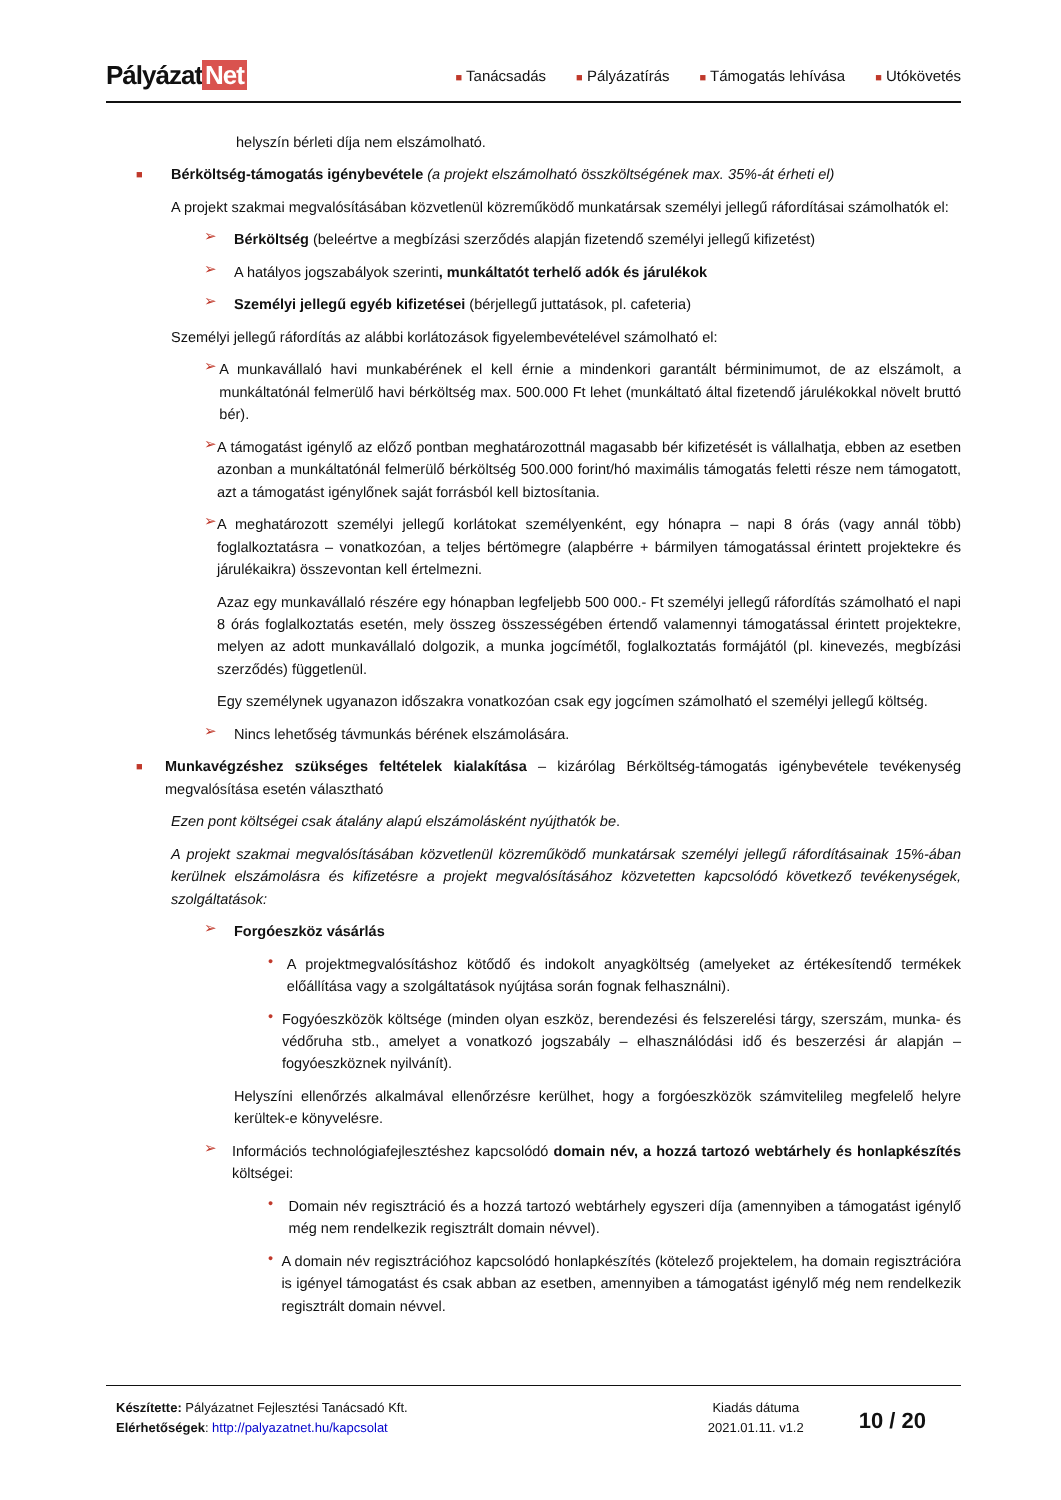Pályázat Net
■ Tanácsadás
■ Pályázatírás
■ Támogatás lehívása
■ Utókövetés
helyszín bérleti díja nem elszámolható.
■
Bérköltség-támogatás igénybevétele (a projekt elszámolható összköltségének max. 35%-át érheti el)
A projekt szakmai megvalósításában közvetlenül közreműködő munkatársak személyi jellegű ráfordításai számolhatók el:
➢
Bérköltség (beleértve a megbízási szerződés alapján fizetendő személyi jellegű kifizetést)
➢
A hatályos jogszabályok szerinti, munkáltatót terhelő adók és járulékok
➢
Személyi jellegű egyéb kifizetései (bérjellegű juttatások, pl. cafeteria)
Személyi jellegű ráfordítás az alábbi korlátozások figyelembevételével számolható el:
➢
A munkavállaló havi munkabérének el kell érnie a mindenkori garantált bérminimumot, de az elszámolt, a munkáltatónál felmerülő havi bérköltség max. 500.000 Ft lehet (munkáltató által fizetendő járulékokkal növelt bruttó bér).
➢
A támogatást igénylő az előző pontban meghatározottnál magasabb bér kifizetését is vállalhatja, ebben az esetben azonban a munkáltatónál felmerülő bérköltség 500.000 forint/hó maximális támogatás feletti része nem támogatott, azt a támogatást igénylőnek saját forrásból kell biztosítania.
➢
A meghatározott személyi jellegű korlátokat személyenként, egy hónapra – napi 8 órás (vagy annál több) foglalkoztatásra – vonatkozóan, a teljes bértömegre (alapbérre + bármilyen támogatással érintett projektekre és járulékaikra) összevontan kell értelmezni.
Azaz egy munkavállaló részére egy hónapban legfeljebb 500 000.- Ft személyi jellegű ráfordítás számolható el napi 8 órás foglalkoztatás esetén, mely összeg összességében értendő valamennyi támogatással érintett projektekre, melyen az adott munkavállaló dolgozik, a munka jogcímétől, foglalkoztatás formájától (pl. kinevezés, megbízási szerződés) függetlenül.
Egy személynek ugyanazon időszakra vonatkozóan csak egy jogcímen számolható el személyi jellegű költség.
➢
Nincs lehetőség távmunkás bérének elszámolására.
■
Munkavégzéshez szükséges feltételek kialakítása – kizárólag Bérköltség-támogatás igénybevétele tevékenység megvalósítása esetén választható
Ezen pont költségei csak átalány alapú elszámolásként nyújthatók be.
A projekt szakmai megvalósításában közvetlenül közreműködő munkatársak személyi jellegű ráfordításainak 15%-ában kerülnek elszámolásra és kifizetésre a projekt megvalósításához közvetetten kapcsolódó következő tevékenységek, szolgáltatások:
➢
Forgóeszköz vásárlás
•
A projektmegvalósításhoz kötődő és indokolt anyagköltség (amelyeket az értékesítendő termékek előállítása vagy a szolgáltatások nyújtása során fognak felhasználni).
•
Fogyóeszközök költsége (minden olyan eszköz, berendezési és felszerelési tárgy, szerszám, munka- és védőruha stb., amelyet a vonatkozó jogszabály – elhasználódási idő és beszerzési ár alapján – fogyóeszköznek nyilvánít).
Helyszíni ellenőrzés alkalmával ellenőrzésre kerülhet, hogy a forgóeszközök számvitelileg megfelelő helyre kerültek-e könyvelésre.
➢
Információs technológiafejlesztéshez kapcsolódó domain név, a hozzá tartozó webtárhely és honlapkészítés költségei:
•
Domain név regisztráció és a hozzá tartozó webtárhely egyszeri díja (amennyiben a támogatást igénylő még nem rendelkezik regisztrált domain névvel).
•
A domain név regisztrációhoz kapcsolódó honlapkészítés (kötelező projektelem, ha domain regisztrációra is igényel támogatást és csak abban az esetben, amennyiben a támogatást igénylő még nem rendelkezik regisztrált domain névvel.
Készítette: Pályázatnet Fejlesztési Tanácsadó Kft.
Elérhetőségek: http://palyazatnet.hu/kapcsolat
Kiadás dátuma
2021.01.11. v1.2
10 / 20